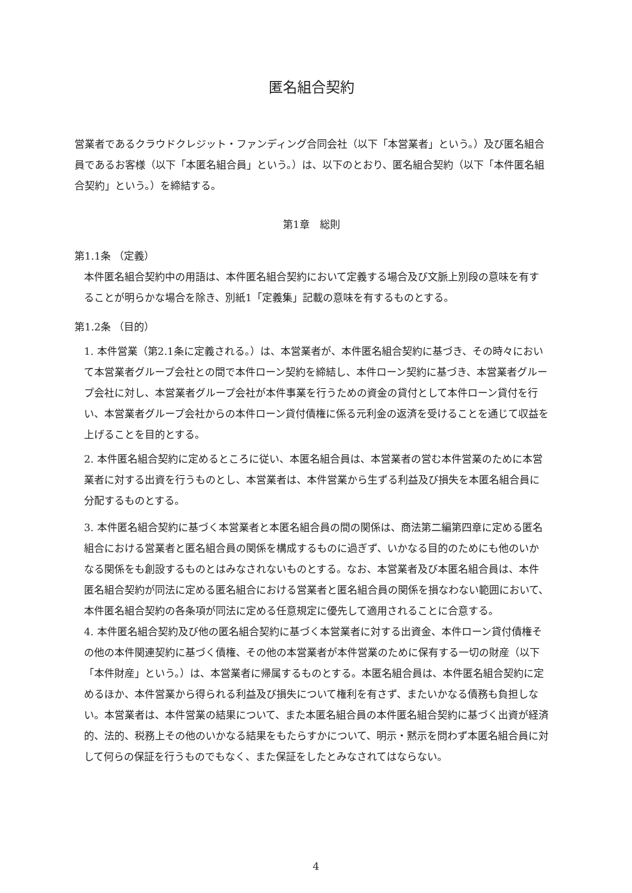匿名組合契約
営業者であるクラウドクレジット・ファンディング合同会社（以下「本営業者」という。）及び匿名組合員であるお客様（以下「本匿名組合員」という。）は、以下のとおり、匿名組合契約（以下「本件匿名組合契約」という。）を締結する。
第1章　総則
第1.1条 （定義）
本件匿名組合契約中の用語は、本件匿名組合契約において定義する場合及び文脈上別段の意味を有することが明らかな場合を除き、別紙1「定義集」記載の意味を有するものとする。
第1.2条 （目的）
1. 本件営業（第2.1条に定義される。）は、本営業者が、本件匿名組合契約に基づき、その時々において本営業者グループ会社との間で本件ローン契約を締結し、本件ローン契約に基づき、本営業者グループ会社に対し、本営業者グループ会社が本件事業を行うための資金の貸付として本件ローン貸付を行い、本営業者グループ会社からの本件ローン貸付債権に係る元利金の返済を受けることを通じて収益を上げることを目的とする。
2. 本件匿名組合契約に定めるところに従い、本匿名組合員は、本営業者の営む本件営業のために本営業者に対する出資を行うものとし、本営業者は、本件営業から生ずる利益及び損失を本匿名組合員に分配するものとする。
3. 本件匿名組合契約に基づく本営業者と本匿名組合員の間の関係は、商法第二編第四章に定める匿名組合における営業者と匿名組合員の関係を構成するものに過ぎず、いかなる目的のためにも他のいかなる関係をも創設するものとはみなされないものとする。なお、本営業者及び本匿名組合員は、本件匿名組合契約が同法に定める匿名組合における営業者と匿名組合員の関係を損なわない範囲において、本件匿名組合契約の各条項が同法に定める任意規定に優先して適用されることに合意する。
4. 本件匿名組合契約及び他の匿名組合契約に基づく本営業者に対する出資金、本件ローン貸付債権その他の本件関連契約に基づく債権、その他の本営業者が本件営業のために保有する一切の財産（以下「本件財産」という。）は、本営業者に帰属するものとする。本匿名組合員は、本件匿名組合契約に定めるほか、本件営業から得られる利益及び損失について権利を有さず、またいかなる債務も負担しない。本営業者は、本件営業の結果について、また本匿名組合員の本件匿名組合契約に基づく出資が経済的、法的、税務上その他のいかなる結果をもたらすかについて、明示・黙示を問わず本匿名組合員に対して何らの保証を行うものでもなく、また保証をしたとみなされてはならない。
4